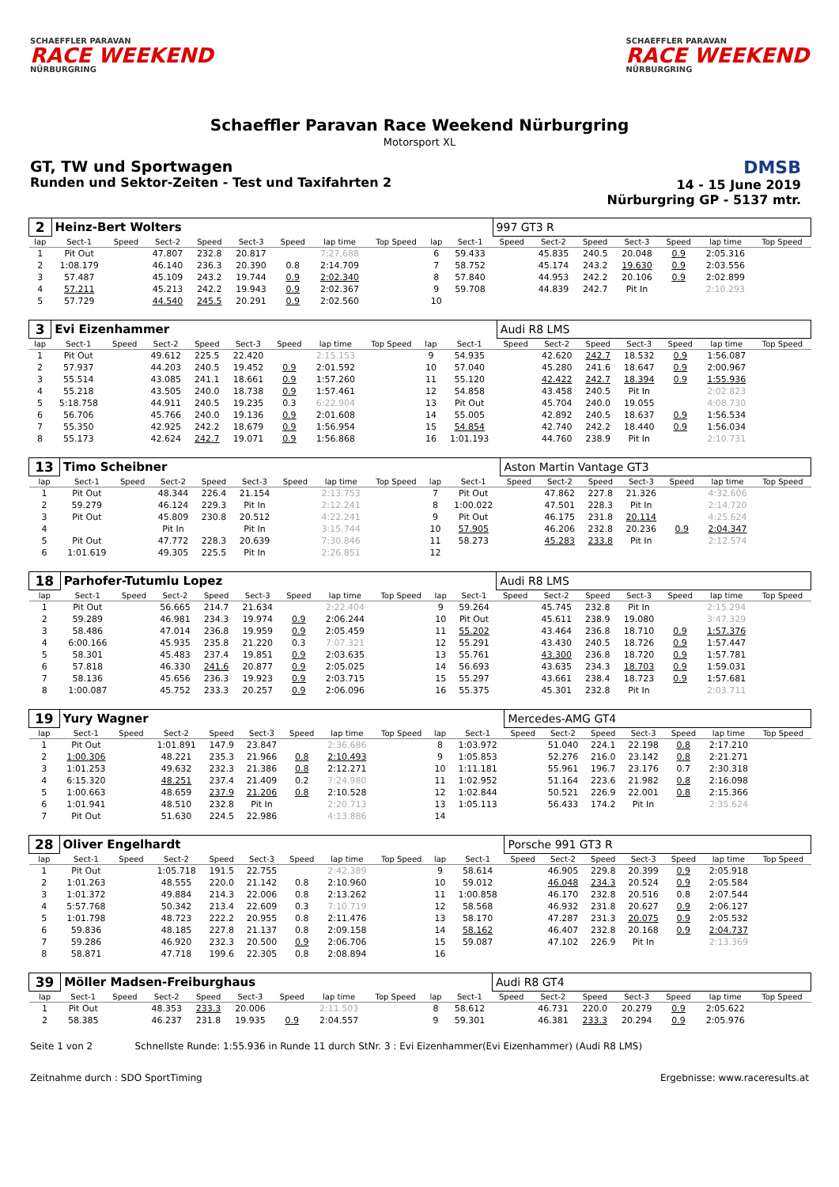SCHAEFFLER PARAVAN
RACE WEEKEND
NÜRBURGRING
SCHAEFFLER PARAVAN
RACE WEEKEND
NÜRBURGRING
Schaeffler Paravan Race Weekend Nürburgring
Motorsport XL
GT, TW und Sportwagen
Runden und Sektor-Zeiten - Test und Taxifahrten 2
DMSB
14 - 15 June 2019
Nürburgring GP - 5137 mtr.
| 2 | Heinz-Bert Wolters | | | | | | | | | | 997 GT3 R | | | | | | |
| lap | Sect-1 | Speed | Sect-2 | Speed | Sect-3 | Speed | lap time | Top Speed | lap | Sect-1 | Speed | Sect-2 | Speed | Sect-3 | Speed | lap time | Top Speed |
| 1 | Pit Out | | 47.807 | 232.8 | 20.817 | | 7:27.688 | | 6 | 59.433 | | 45.835 | 240.5 | 20.048 | 0.9 | 2:05.316 | |
| 2 | 1:08.179 | | 46.140 | 236.3 | 20.390 | 0.8 | 2:14.709 | | 7 | 58.752 | | 45.174 | 243.2 | 19.630 | 0.9 | 2:03.556 | |
| 3 | 57.487 | | 45.109 | 243.2 | 19.744 | 0.9 | 2:02.340 | | 8 | 57.840 | | 44.953 | 242.2 | 20.106 | 0.9 | 2:02.899 | |
| 4 | 57.211 | | 45.213 | 242.2 | 19.943 | 0.9 | 2:02.367 | | 9 | 59.708 | | 44.839 | 242.7 | Pit In | | 2:10.293 | |
| 5 | 57.729 | | 44.540 | 245.5 | 20.291 | 0.9 | 2:02.560 | | 10 | | | | | | | | |
| 3 | Evi Eizenhammer | | | | | | | | | | Audi R8 LMS | | | | | | |
| lap | Sect-1 | Speed | Sect-2 | Speed | Sect-3 | Speed | lap time | Top Speed | lap | Sect-1 | Speed | Sect-2 | Speed | Sect-3 | Speed | lap time | Top Speed |
| 1 | Pit Out | | 49.612 | 225.5 | 22.420 | | 2:15.153 | | 9 | 54.935 | | 42.620 | 242.7 | 18.532 | 0.9 | 1:56.087 | |
| 2 | 57.937 | | 44.203 | 240.5 | 19.452 | 0.9 | 2:01.592 | | 10 | 57.040 | | 45.280 | 241.6 | 18.647 | 0.9 | 2:00.967 | |
| 3 | 55.514 | | 43.085 | 241.1 | 18.661 | 0.9 | 1:57.260 | | 11 | 55.120 | | 42.422 | 242.7 | 18.394 | 0.9 | 1:55.936 | |
| 4 | 55.218 | | 43.505 | 240.0 | 18.738 | 0.9 | 1:57.461 | | 12 | 54.858 | | 43.458 | 240.5 | Pit In | | 2:02.823 | |
| 5 | 5:18.758 | | 44.911 | 240.5 | 19.235 | 0.3 | 6:22.904 | | 13 | Pit Out | | 45.704 | 240.0 | 19.055 | | 4:08.730 | |
| 6 | 56.706 | | 45.766 | 240.0 | 19.136 | 0.9 | 2:01.608 | | 14 | 55.005 | | 42.892 | 240.5 | 18.637 | 0.9 | 1:56.534 | |
| 7 | 55.350 | | 42.925 | 242.2 | 18.679 | 0.9 | 1:56.954 | | 15 | 54.854 | | 42.740 | 242.2 | 18.440 | 0.9 | 1:56.034 | |
| 8 | 55.173 | | 42.624 | 242.7 | 19.071 | 0.9 | 1:56.868 | | 16 | 1:01.193 | | 44.760 | 238.9 | Pit In | | 2:10.731 | |
| 13 | Timo Scheibner | | | | | | | | | | Aston Martin Vantage GT3 | | | | | | |
| lap | Sect-1 | Speed | Sect-2 | Speed | Sect-3 | Speed | lap time | Top Speed | lap | Sect-1 | Speed | Sect-2 | Speed | Sect-3 | Speed | lap time | Top Speed |
| 1 | Pit Out | | 48.344 | 226.4 | 21.154 | | 2:13.753 | | 7 | Pit Out | | 47.862 | 227.8 | 21.326 | | 4:32.606 | |
| 2 | 59.279 | | 46.124 | 229.3 | Pit In | | 2:12.241 | | 8 | 1:00.022 | | 47.501 | 228.3 | Pit In | | 2:14.720 | |
| 3 | Pit Out | | 45.809 | 230.8 | 20.512 | | 4:22.241 | | 9 | Pit Out | | 46.175 | 231.8 | 20.114 | | 4:25.624 | |
| 4 | | | Pit In | | Pit In | | 3:15.744 | | 10 | 57.905 | | 46.206 | 232.8 | 20.236 | 0.9 | 2:04.347 | |
| 5 | Pit Out | | 47.772 | 228.3 | 20.639 | | 7:30.846 | | 11 | 58.273 | | 45.283 | 233.8 | Pit In | | 2:12.574 | |
| 6 | 1:01.619 | | 49.305 | 225.5 | Pit In | | 2:26.851 | | 12 | | | | | | | | |
| 18 | Parhofer-Tutumlu Lopez | | | | | | | | | | Audi R8 LMS | | | | | | |
| lap | Sect-1 | Speed | Sect-2 | Speed | Sect-3 | Speed | lap time | Top Speed | lap | Sect-1 | Speed | Sect-2 | Speed | Sect-3 | Speed | lap time | Top Speed |
| 1 | Pit Out | | 56.665 | 214.7 | 21.634 | | 2:22.404 | | 9 | 59.264 | | 45.745 | 232.8 | Pit In | | 2:15.294 | |
| 2 | 59.289 | | 46.981 | 234.3 | 19.974 | 0.9 | 2:06.244 | | 10 | Pit Out | | 45.611 | 238.9 | 19.080 | | 3:47.329 | |
| 3 | 58.486 | | 47.014 | 236.8 | 19.959 | 0.9 | 2:05.459 | | 11 | 55.202 | | 43.464 | 236.8 | 18.710 | 0.9 | 1:57.376 | |
| 4 | 6:00.166 | | 45.935 | 235.8 | 21.220 | 0.3 | 7:07.321 | | 12 | 55.291 | | 43.430 | 240.5 | 18.726 | 0.9 | 1:57.447 | |
| 5 | 58.301 | | 45.483 | 237.4 | 19.851 | 0.9 | 2:03.635 | | 13 | 55.761 | | 43.300 | 236.8 | 18.720 | 0.9 | 1:57.781 | |
| 6 | 57.818 | | 46.330 | 241.6 | 20.877 | 0.9 | 2:05.025 | | 14 | 56.693 | | 43.635 | 234.3 | 18.703 | 0.9 | 1:59.031 | |
| 7 | 58.136 | | 45.656 | 236.3 | 19.923 | 0.9 | 2:03.715 | | 15 | 55.297 | | 43.661 | 238.4 | 18.723 | 0.9 | 1:57.681 | |
| 8 | 1:00.087 | | 45.752 | 233.3 | 20.257 | 0.9 | 2:06.096 | | 16 | 55.375 | | 45.301 | 232.8 | Pit In | | 2:03.711 | |
| 19 | Yury Wagner | | | | | | | | | | Mercedes-AMG GT4 | | | | | | |
| lap | Sect-1 | Speed | Sect-2 | Speed | Sect-3 | Speed | lap time | Top Speed | lap | Sect-1 | Speed | Sect-2 | Speed | Sect-3 | Speed | lap time | Top Speed |
| 1 | Pit Out | | 1:01.891 | 147.9 | 23.847 | | 2:36.686 | | 8 | 1:03.972 | | 51.040 | 224.1 | 22.198 | 0.8 | 2:17.210 | |
| 2 | 1:00.306 | | 48.221 | 235.3 | 21.966 | 0.8 | 2:10.493 | | 9 | 1:05.853 | | 52.276 | 216.0 | 23.142 | 0.8 | 2:21.271 | |
| 3 | 1:01.253 | | 49.632 | 232.3 | 21.386 | 0.8 | 2:12.271 | | 10 | 1:11.181 | | 55.961 | 196.7 | 23.176 | 0.7 | 2:30.318 | |
| 4 | 6:15.320 | | 48.251 | 237.4 | 21.409 | 0.2 | 7:24.980 | | 11 | 1:02.952 | | 51.164 | 223.6 | 21.982 | 0.8 | 2:16.098 | |
| 5 | 1:00.663 | | 48.659 | 237.9 | 21.206 | 0.8 | 2:10.528 | | 12 | 1:02.844 | | 50.521 | 226.9 | 22.001 | 0.8 | 2:15.366 | |
| 6 | 1:01.941 | | 48.510 | 232.8 | Pit In | | 2:20.713 | | 13 | 1:05.113 | | 56.433 | 174.2 | Pit In | | 2:35.624 | |
| 7 | Pit Out | | 51.630 | 224.5 | 22.986 | | 4:13.886 | | 14 | | | | | | | | |
| 28 | Oliver Engelhardt | | | | | | | | | | Porsche 991 GT3 R | | | | | | |
| lap | Sect-1 | Speed | Sect-2 | Speed | Sect-3 | Speed | lap time | Top Speed | lap | Sect-1 | Speed | Sect-2 | Speed | Sect-3 | Speed | lap time | Top Speed |
| 1 | Pit Out | | 1:05.718 | 191.5 | 22.755 | | 2:42.389 | | 9 | 58.614 | | 46.905 | 229.8 | 20.399 | 0.9 | 2:05.918 | |
| 2 | 1:01.263 | | 48.555 | 220.0 | 21.142 | 0.8 | 2:10.960 | | 10 | 59.012 | | 46.048 | 234.3 | 20.524 | 0.9 | 2:05.584 | |
| 3 | 1:01.372 | | 49.884 | 214.3 | 22.006 | 0.8 | 2:13.262 | | 11 | 1:00.858 | | 46.170 | 232.8 | 20.516 | 0.8 | 2:07.544 | |
| 4 | 5:57.768 | | 50.342 | 213.4 | 22.609 | 0.3 | 7:10.719 | | 12 | 58.568 | | 46.932 | 231.8 | 20.627 | 0.9 | 2:06.127 | |
| 5 | 1:01.798 | | 48.723 | 222.2 | 20.955 | 0.8 | 2:11.476 | | 13 | 58.170 | | 47.287 | 231.3 | 20.075 | 0.9 | 2:05.532 | |
| 6 | 59.836 | | 48.185 | 227.8 | 21.137 | 0.8 | 2:09.158 | | 14 | 58.162 | | 46.407 | 232.8 | 20.168 | 0.9 | 2:04.737 | |
| 7 | 59.286 | | 46.920 | 232.3 | 20.500 | 0.9 | 2:06.706 | | 15 | 59.087 | | 47.102 | 226.9 | Pit In | | 2:13.369 | |
| 8 | 58.871 | | 47.718 | 199.6 | 22.305 | 0.8 | 2:08.894 | | 16 | | | | | | | | |
| 39 | Möller Madsen-Freiburghaus | | | | | | | | | | Audi R8 GT4 | | | | | | |
| lap | Sect-1 | Speed | Sect-2 | Speed | Sect-3 | Speed | lap time | Top Speed | lap | Sect-1 | Speed | Sect-2 | Speed | Sect-3 | Speed | lap time | Top Speed |
| 1 | Pit Out | | 48.353 | 233.3 | 20.006 | | 2:11.503 | | 8 | 58.612 | | 46.731 | 220.0 | 20.279 | 0.9 | 2:05.622 | |
| 2 | 58.385 | | 46.237 | 231.8 | 19.935 | 0.9 | 2:04.557 | | 9 | 59.301 | | 46.381 | 233.3 | 20.294 | 0.9 | 2:05.976 | |
Seite 1 von 2 Schnellste Runde: 1:55.936 in Runde 11 durch StNr. 3 : Evi Eizenhammer(Evi Eizenhammer) (Audi R8 LMS)
Zeitnahme durch : SDO SportTiming Ergebnisse: www.raceresults.at